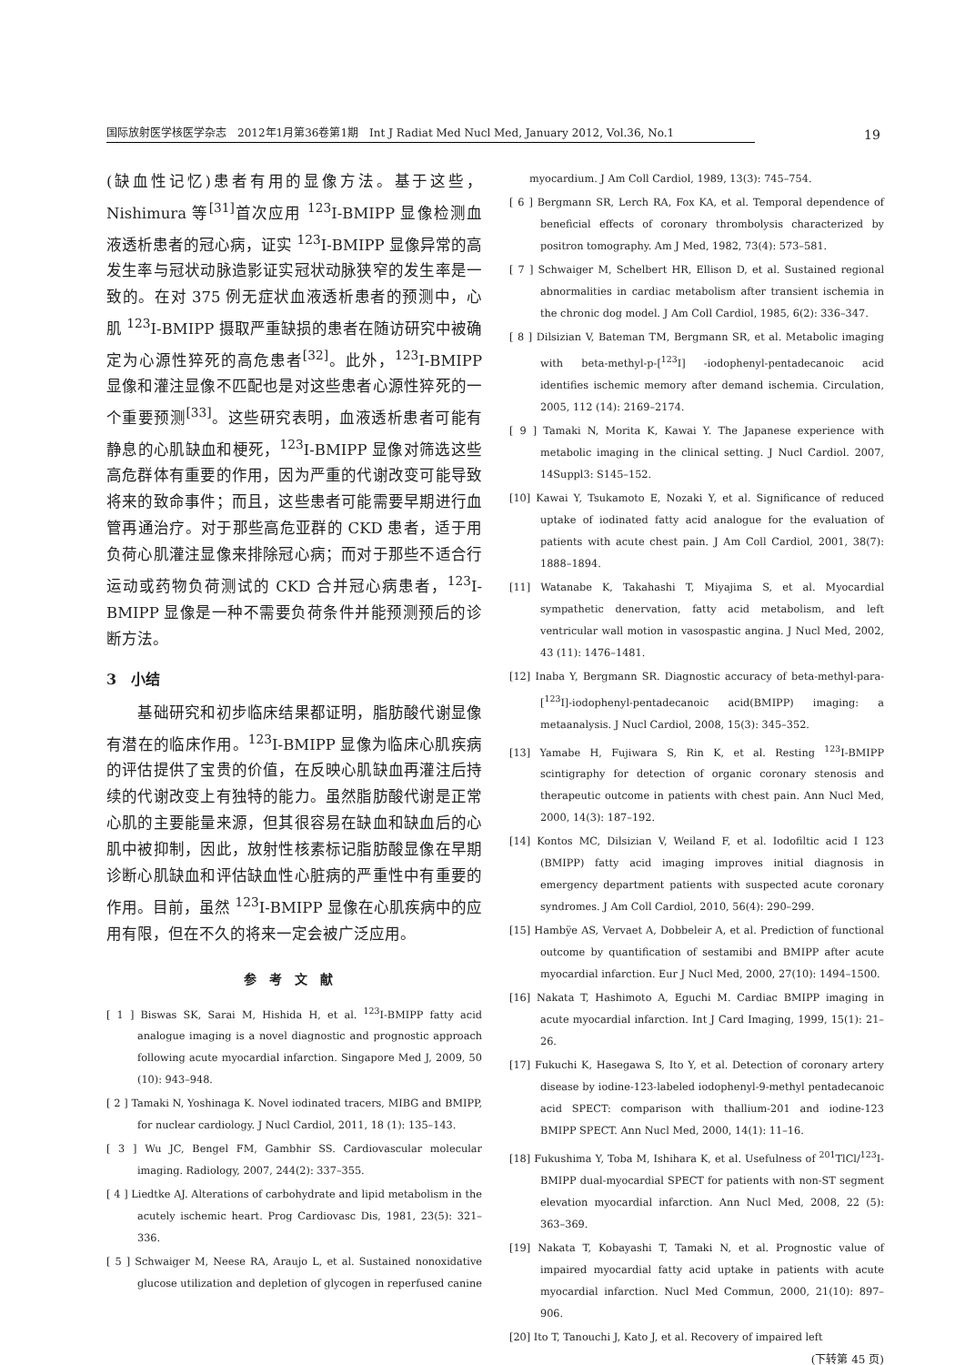国际放射医学核医学杂志　2012年1月第36卷第1期　Int J Radiat Med Nucl Med, January 2012, Vol.36, No.1 19
(缺血性记忆)患者有用的显像方法。基于这些，Nishimura 等<sup>[31]</sup>首次应用 <sup>123</sup>I-BMIPP 显像检测血液透析患者的冠心病，证实 <sup>123</sup>I-BMIPP 显像异常的高发生率与冠状动脉造影证实冠状动脉狭窄的发生率是一致的。在对 375 例无症状血液透析患者的预测中，心肌 <sup>123</sup>I-BMIPP 摄取严重缺损的患者在随访研究中被确定为心源性猝死的高危患者<sup>[32]</sup>。此外，<sup>123</sup>I-BMIPP 显像和灌注显像不匹配也是对这些患者心源性猝死的一个重要预测<sup>[33]</sup>。这些研究表明，血液透析患者可能有静息的心肌缺血和梗死，<sup>123</sup>I-BMIPP 显像对筛选这些高危群体有重要的作用，因为严重的代谢改变可能导致将来的致命事件；而且，这些患者可能需要早期进行血管再通治疗。对于那些高危亚群的 CKD 患者，适于用负荷心肌灌注显像来排除冠心病；而对于那些不适合行运动或药物负荷测试的 CKD 合并冠心病患者，<sup>123</sup>I-BMIPP 显像是一种不需要负荷条件并能预测预后的诊断方法。
3　小结
　　基础研究和初步临床结果都证明，脂肪酸代谢显像有潜在的临床作用。<sup>123</sup>I-BMIPP 显像为临床心肌疾病的评估提供了宝贵的价值，在反映心肌缺血再灌注后持续的代谢改变上有独特的能力。虽然脂肪酸代谢是正常心肌的主要能量来源，但其很容易在缺血和缺血后的心肌中被抑制，因此，放射性核素标记脂肪酸显像在早期诊断心肌缺血和评估缺血性心脏病的严重性中有重要的作用。目前，虽然 <sup>123</sup>I-BMIPP 显像在心肌疾病中的应用有限，但在不久的将来一定会被广泛应用。
参考文献
[ 1 ] Biswas SK, Sarai M, Hishida H, et al. <sup>123</sup>I-BMIPP fatty acid analogue imaging is a novel diagnostic and prognostic approach following acute myocardial infarction. Singapore Med J, 2009, 50 (10): 943–948.
[ 2 ] Tamaki N, Yoshinaga K. Novel iodinated tracers, MIBG and BMIPP, for nuclear cardiology. J Nucl Cardiol, 2011, 18 (1): 135–143.
[ 3 ] Wu JC, Bengel FM, Gambhir SS. Cardiovascular molecular imaging. Radiology, 2007, 244(2): 337–355.
[ 4 ] Liedtke AJ. Alterations of carbohydrate and lipid metabolism in the acutely ischemic heart. Prog Cardiovasc Dis, 1981, 23(5): 321–336.
[ 5 ] Schwaiger M, Neese RA, Araujo L, et al. Sustained nonoxidative glucose utilization and depletion of glycogen in reperfused canine
　　myocardium. J Am Coll Cardiol, 1989, 13(3): 745–754.
[ 6 ] Bergmann SR, Lerch RA, Fox KA, et al. Temporal dependence of beneficial effects of coronary thrombolysis characterized by positron tomography. Am J Med, 1982, 73(4): 573–581.
[ 7 ] Schwaiger M, Schelbert HR, Ellison D, et al. Sustained regional abnormalities in cardiac metabolism after transient ischemia in the chronic dog model. J Am Coll Cardiol, 1985, 6(2): 336–347.
[ 8 ] Dilsizian V, Bateman TM, Bergmann SR, et al. Metabolic imaging with beta-methyl-p-[<sup>123</sup>I] -iodophenyl-pentadecanoic acid identifies ischemic memory after demand ischemia. Circulation, 2005, 112 (14): 2169–2174.
[ 9 ] Tamaki N, Morita K, Kawai Y. The Japanese experience with metabolic imaging in the clinical setting. J Nucl Cardiol. 2007, 14Suppl3: S145–152.
[10] Kawai Y, Tsukamoto E, Nozaki Y, et al. Significance of reduced uptake of iodinated fatty acid analogue for the evaluation of patients with acute chest pain. J Am Coll Cardiol, 2001, 38(7): 1888–1894.
[11] Watanabe K, Takahashi T, Miyajima S, et al. Myocardial sympathetic denervation, fatty acid metabolism, and left ventricular wall motion in vasospastic angina. J Nucl Med, 2002, 43 (11): 1476–1481.
[12] Inaba Y, Bergmann SR. Diagnostic accuracy of beta-methyl-para-[<sup>123</sup>I]-iodophenyl-pentadecanoic acid(BMIPP) imaging: a metaanalysis. J Nucl Cardiol, 2008, 15(3): 345–352.
[13] Yamabe H, Fujiwara S, Rin K, et al. Resting <sup>123</sup>I-BMIPP scintigraphy for detection of organic coronary stenosis and therapeutic outcome in patients with chest pain. Ann Nucl Med, 2000, 14(3): 187–192.
[14] Kontos MC, Dilsizian V, Weiland F, et al. Iodofiltic acid I 123 (BMIPP) fatty acid imaging improves initial diagnosis in emergency department patients with suspected acute coronary syndromes. J Am Coll Cardiol, 2010, 56(4): 290–299.
[15] Hambÿe AS, Vervaet A, Dobbeleir A, et al. Prediction of functional outcome by quantification of sestamibi and BMIPP after acute myocardial infarction. Eur J Nucl Med, 2000, 27(10): 1494–1500.
[16] Nakata T, Hashimoto A, Eguchi M. Cardiac BMIPP imaging in acute myocardial infarction. Int J Card Imaging, 1999, 15(1): 21–26.
[17] Fukuchi K, Hasegawa S, Ito Y, et al. Detection of coronary artery disease by iodine-123-labeled iodophenyl-9-methyl pentadecanoic acid SPECT: comparison with thallium-201 and iodine-123 BMIPP SPECT. Ann Nucl Med, 2000, 14(1): 11–16.
[18] Fukushima Y, Toba M, Ishihara K, et al. Usefulness of <sup>201</sup>TlCl/<sup>123</sup>I-BMIPP dual-myocardial SPECT for patients with non-ST segment elevation myocardial infarction. Ann Nucl Med, 2008, 22 (5): 363–369.
[19] Nakata T, Kobayashi T, Tamaki N, et al. Prognostic value of impaired myocardial fatty acid uptake in patients with acute myocardial infarction. Nucl Med Commun, 2000, 21(10): 897–906.
[20] Ito T, Tanouchi J, Kato J, et al. Recovery of impaired left
(下转第 45 页)